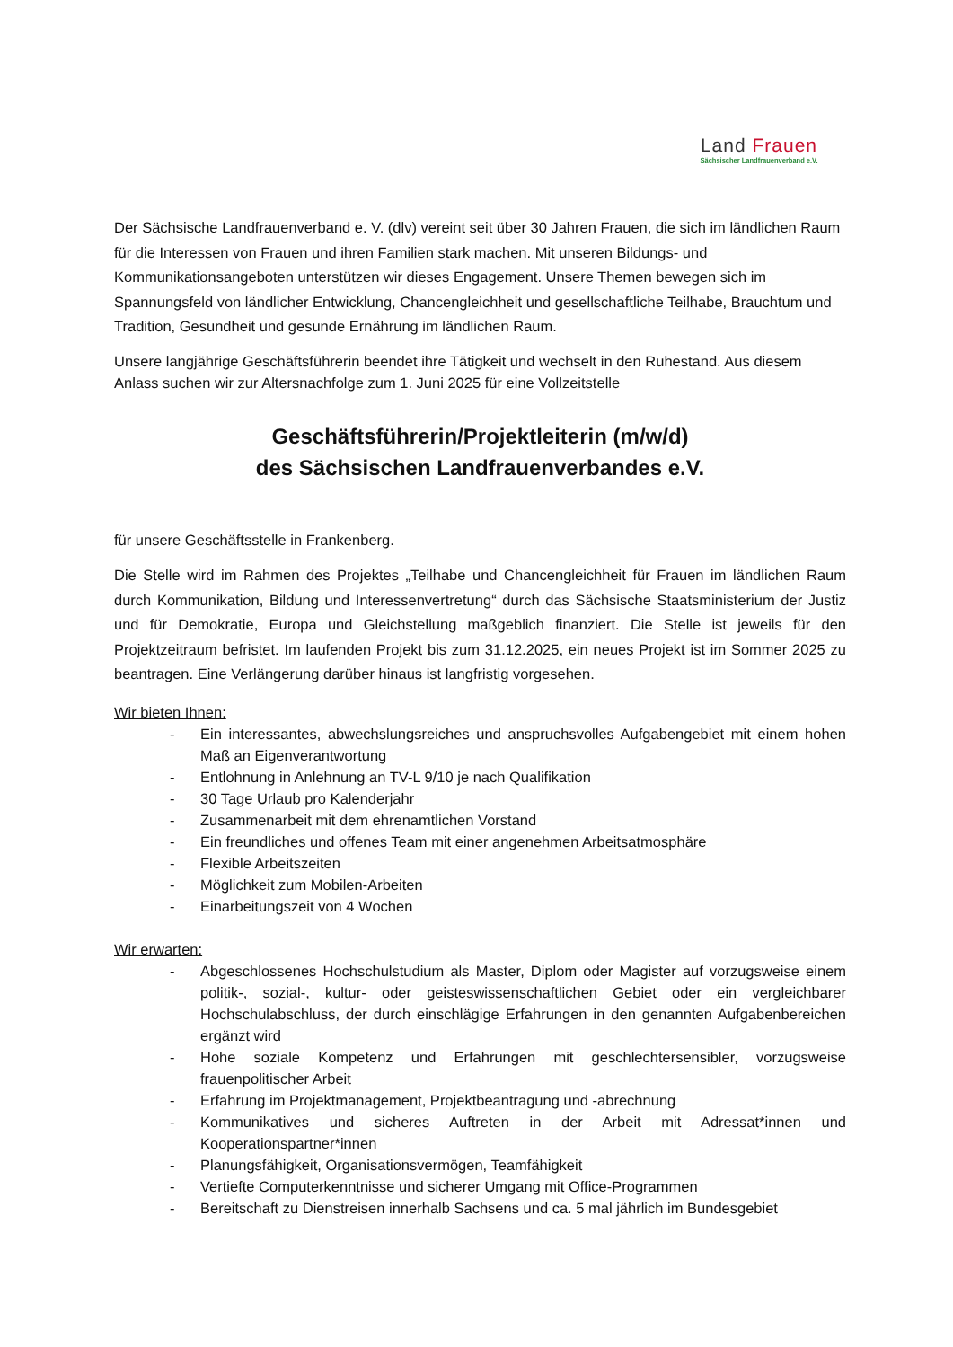Land Frauen
Sächsischer Landfrauenverband e.V.
Der Sächsische Landfrauenverband e. V. (dlv) vereint seit über 30 Jahren Frauen, die sich im ländlichen Raum für die Interessen von Frauen und ihren Familien stark machen. Mit unseren Bildungs- und Kommunikationsangeboten unterstützen wir dieses Engagement. Unsere Themen bewegen sich im Spannungsfeld von ländlicher Entwicklung, Chancengleichheit und gesellschaftliche Teilhabe, Brauchtum und Tradition, Gesundheit und gesunde Ernährung im ländlichen Raum.
Unsere langjährige Geschäftsführerin beendet ihre Tätigkeit und wechselt in den Ruhestand. Aus diesem Anlass suchen wir zur Altersnachfolge zum 1. Juni 2025 für eine Vollzeitstelle
Geschäftsführerin/Projektleiterin (m/w/d)
des Sächsischen Landfrauenverbandes e.V.
für unsere Geschäftsstelle in Frankenberg.
Die Stelle wird im Rahmen des Projektes „Teilhabe und Chancengleichheit für Frauen im ländlichen Raum durch Kommunikation, Bildung und Interessenvertretung“ durch das Sächsische Staatsministerium der Justiz und für Demokratie, Europa und Gleichstellung maßgeblich finanziert. Die Stelle ist jeweils für den Projektzeitraum befristet. Im laufenden Projekt bis zum 31.12.2025, ein neues Projekt ist im Sommer 2025 zu beantragen. Eine Verlängerung darüber hinaus ist langfristig vorgesehen.
Wir bieten Ihnen:
- Ein interessantes, abwechslungsreiches und anspruchsvolles Aufgabengebiet mit einem hohen Maß an Eigenverantwortung
- Entlohnung in Anlehnung an TV-L 9/10 je nach Qualifikation
- 30 Tage Urlaub pro Kalenderjahr
- Zusammenarbeit mit dem ehrenamtlichen Vorstand
- Ein freundliches und offenes Team mit einer angenehmen Arbeitsatmosphäre
- Flexible Arbeitszeiten
- Möglichkeit zum Mobilen-Arbeiten
- Einarbeitungszeit von 4 Wochen
Wir erwarten:
- Abgeschlossenes Hochschulstudium als Master, Diplom oder Magister auf vorzugsweise einem politik-, sozial-, kultur- oder geisteswissenschaftlichen Gebiet oder ein vergleichbarer Hochschulabschluss, der durch einschlägige Erfahrungen in den genannten Aufgabenbereichen ergänzt wird
- Hohe soziale Kompetenz und Erfahrungen mit geschlechtersensibler, vorzugsweise frauenpolitischer Arbeit
- Erfahrung im Projektmanagement, Projektbeantragung und -abrechnung
- Kommunikatives und sicheres Auftreten in der Arbeit mit Adressat*innen und Kooperationspartner*innen
- Planungsfähigkeit, Organisationsvermögen, Teamfähigkeit
- Vertiefte Computerkenntnisse und sicherer Umgang mit Office-Programmen
- Bereitschaft zu Dienstreisen innerhalb Sachsens und ca. 5 mal jährlich im Bundesgebiet